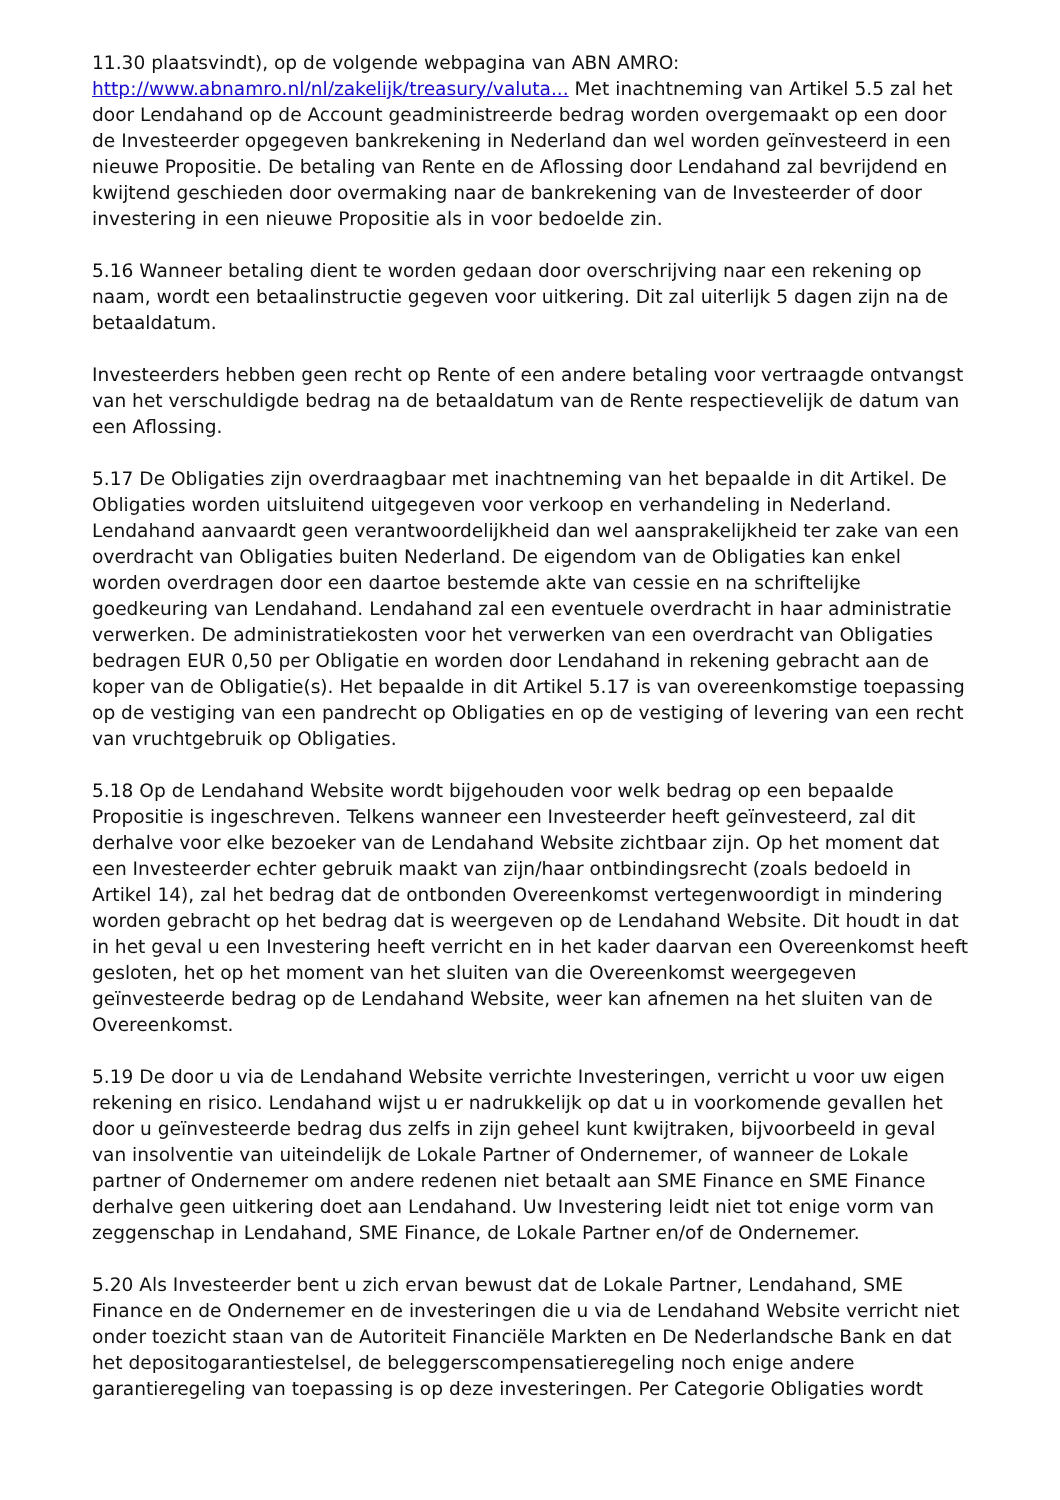11.30 plaatsvindt), op de volgende webpagina van ABN AMRO: http://www.abnamro.nl/nl/zakelijk/treasury/valuta... Met inachtneming van Artikel 5.5 zal het door Lendahand op de Account geadministreerde bedrag worden overgemaakt op een door de Investeerder opgegeven bankrekening in Nederland dan wel worden geïnvesteerd in een nieuwe Propositie. De betaling van Rente en de Aflossing door Lendahand zal bevrijdend en kwijtend geschieden door overmaking naar de bankrekening van de Investeerder of door investering in een nieuwe Propositie als in voor bedoelde zin.
5.16 Wanneer betaling dient te worden gedaan door overschrijving naar een rekening op naam, wordt een betaalinstructie gegeven voor uitkering. Dit zal uiterlijk 5 dagen zijn na de betaaldatum.
Investeerders hebben geen recht op Rente of een andere betaling voor vertraagde ontvangst van het verschuldigde bedrag na de betaaldatum van de Rente respectievelijk de datum van een Aflossing.
5.17 De Obligaties zijn overdraagbaar met inachtneming van het bepaalde in dit Artikel. De Obligaties worden uitsluitend uitgegeven voor verkoop en verhandeling in Nederland. Lendahand aanvaardt geen verantwoordelijkheid dan wel aansprakelijkheid ter zake van een overdracht van Obligaties buiten Nederland. De eigendom van de Obligaties kan enkel worden overdragen door een daartoe bestemde akte van cessie en na schriftelijke goedkeuring van Lendahand. Lendahand zal een eventuele overdracht in haar administratie verwerken. De administratiekosten voor het verwerken van een overdracht van Obligaties bedragen EUR 0,50 per Obligatie en worden door Lendahand in rekening gebracht aan de koper van de Obligatie(s). Het bepaalde in dit Artikel 5.17 is van overeenkomstige toepassing op de vestiging van een pandrecht op Obligaties en op de vestiging of levering van een recht van vruchtgebruik op Obligaties.
5.18 Op de Lendahand Website wordt bijgehouden voor welk bedrag op een bepaalde Propositie is ingeschreven. Telkens wanneer een Investeerder heeft geïnvesteerd, zal dit derhalve voor elke bezoeker van de Lendahand Website zichtbaar zijn. Op het moment dat een Investeerder echter gebruik maakt van zijn/haar ontbindingsrecht (zoals bedoeld in Artikel 14), zal het bedrag dat de ontbonden Overeenkomst vertegenwoordigt in mindering worden gebracht op het bedrag dat is weergeven op de Lendahand Website. Dit houdt in dat in het geval u een Investering heeft verricht en in het kader daarvan een Overeenkomst heeft gesloten, het op het moment van het sluiten van die Overeenkomst weergegeven geïnvesteerde bedrag op de Lendahand Website, weer kan afnemen na het sluiten van de Overeenkomst.
5.19 De door u via de Lendahand Website verrichte Investeringen, verricht u voor uw eigen rekening en risico. Lendahand wijst u er nadrukkelijk op dat u in voorkomende gevallen het door u geïnvesteerde bedrag dus zelfs in zijn geheel kunt kwijtraken, bijvoorbeeld in geval van insolventie van uiteindelijk de Lokale Partner of Ondernemer, of wanneer de Lokale partner of Ondernemer om andere redenen niet betaalt aan SME Finance en SME Finance derhalve geen uitkering doet aan Lendahand. Uw Investering leidt niet tot enige vorm van zeggenschap in Lendahand, SME Finance, de Lokale Partner en/of de Ondernemer.
5.20 Als Investeerder bent u zich ervan bewust dat de Lokale Partner, Lendahand, SME Finance en de Ondernemer en de investeringen die u via de Lendahand Website verricht niet onder toezicht staan van de Autoriteit Financiële Markten en De Nederlandsche Bank en dat het depositogarantiestelsel, de beleggerscompensatieregeling noch enige andere garantieregeling van toepassing is op deze investeringen. Per Categorie Obligaties wordt